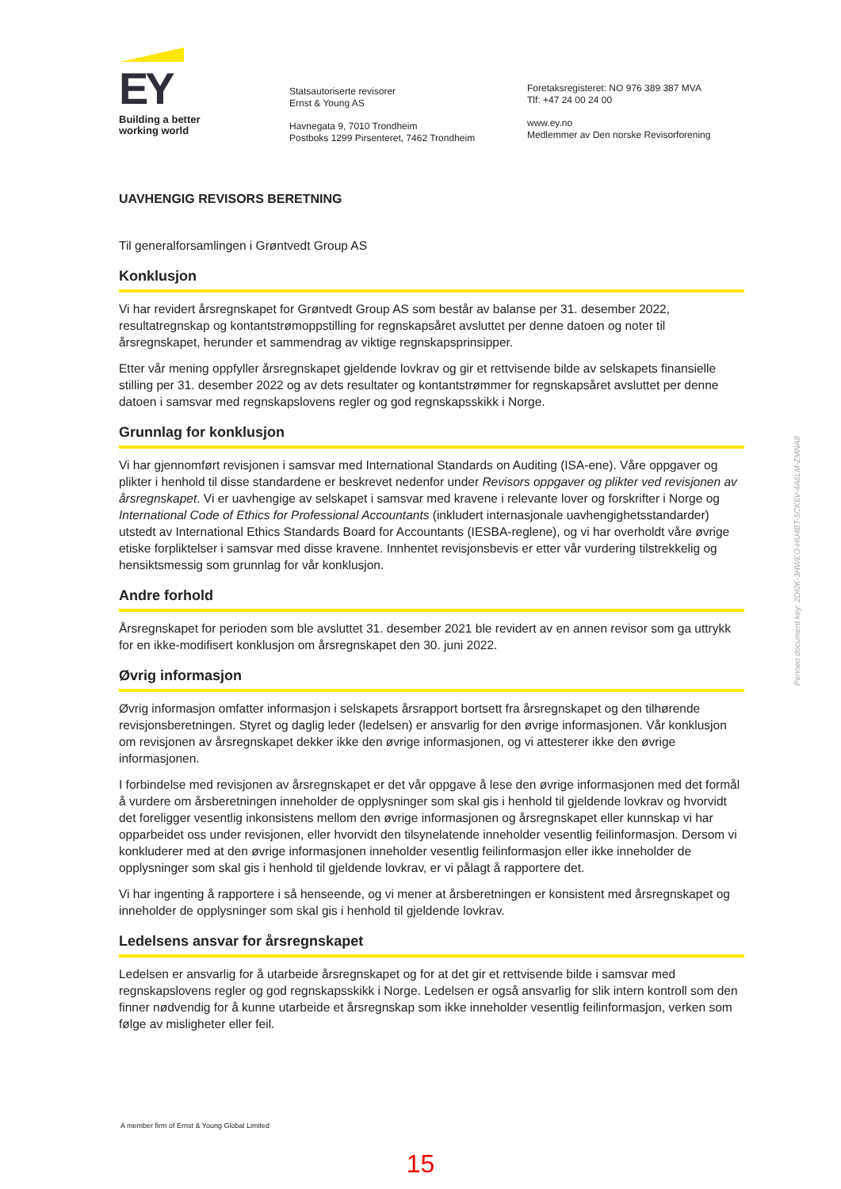EY
Building a better
working world
Statsautoriserte revisorer
Ernst & Young AS
Havnegata 9, 7010 Trondheim
Postboks 1299 Pirsenteret, 7462 Trondheim
Foretaksregisteret: NO 976 389 387 MVA
Tlf: +47 24 00 24 00
www.ey.no
Medlemmer av Den norske Revisorforening
UAVHENGIG REVISORS BERETNING
Til generalforsamlingen i Grøntvedt Group AS
Konklusjon
Vi har revidert årsregnskapet for Grøntvedt Group AS som består av balanse per 31. desember 2022, resultatregnskap og kontantstrømoppstilling for regnskapsåret avsluttet per denne datoen og noter til årsregnskapet, herunder et sammendrag av viktige regnskapsprinsipper.
Etter vår mening oppfyller årsregnskapet gjeldende lovkrav og gir et rettvisende bilde av selskapets finansielle stilling per 31. desember 2022 og av dets resultater og kontantstrømmer for regnskapsåret avsluttet per denne datoen i samsvar med regnskapslovens regler og god regnskapsskikk i Norge.
Grunnlag for konklusjon
Vi har gjennomført revisjonen i samsvar med International Standards on Auditing (ISA-ene). Våre oppgaver og plikter i henhold til disse standardene er beskrevet nedenfor under Revisors oppgaver og plikter ved revisjonen av årsregnskapet. Vi er uavhengige av selskapet i samsvar med kravene i relevante lover og forskrifter i Norge og International Code of Ethics for Professional Accountants (inkludert internasjonale uavhengighetsstandarder) utstedt av International Ethics Standards Board for Accountants (IESBA-reglene), og vi har overholdt våre øvrige etiske forpliktelser i samsvar med disse kravene. Innhentet revisjonsbevis er etter vår vurdering tilstrekkelig og hensiktsmessig som grunnlag for vår konklusjon.
Andre forhold
Årsregnskapet for perioden som ble avsluttet 31. desember 2021 ble revidert av en annen revisor som ga uttrykk for en ikke-modifisert konklusjon om årsregnskapet den 30. juni 2022.
Øvrig informasjon
Øvrig informasjon omfatter informasjon i selskapets årsrapport bortsett fra årsregnskapet og den tilhørende revisjonsberetningen. Styret og daglig leder (ledelsen) er ansvarlig for den øvrige informasjonen. Vår konklusjon om revisjonen av årsregnskapet dekker ikke den øvrige informasjonen, og vi attesterer ikke den øvrige informasjonen.
I forbindelse med revisjonen av årsregnskapet er det vår oppgave å lese den øvrige informasjonen med det formål å vurdere om årsberetningen inneholder de opplysninger som skal gis i henhold til gjeldende lovkrav og hvorvidt det foreligger vesentlig inkonsistens mellom den øvrige informasjonen og årsregnskapet eller kunnskap vi har opparbeidet oss under revisjonen, eller hvorvidt den tilsynelatende inneholder vesentlig feilinformasjon. Dersom vi konkluderer med at den øvrige informasjonen inneholder vesentlig feilinformasjon eller ikke inneholder de opplysninger som skal gis i henhold til gjeldende lovkrav, er vi pålagt å rapportere det.
Vi har ingenting å rapportere i så henseende, og vi mener at årsberetningen er konsistent med årsregnskapet og inneholder de opplysninger som skal gis i henhold til gjeldende lovkrav.
Ledelsens ansvar for årsregnskapet
Ledelsen er ansvarlig for å utarbeide årsregnskapet og for at det gir et rettvisende bilde i samsvar med regnskapslovens regler og god regnskapsskikk i Norge. Ledelsen er også ansvarlig for slik intern kontroll som den finner nødvendig for å kunne utarbeide et årsregnskap som ikke inneholder vesentlig feilinformasjon, verken som følge av misligheter eller feil.
Penneo document key: 2DI0K-3HWEO-HU4BT-5CK6V-4A6LM-ZMNA8
A member firm of Ernst & Young Global Limited
15